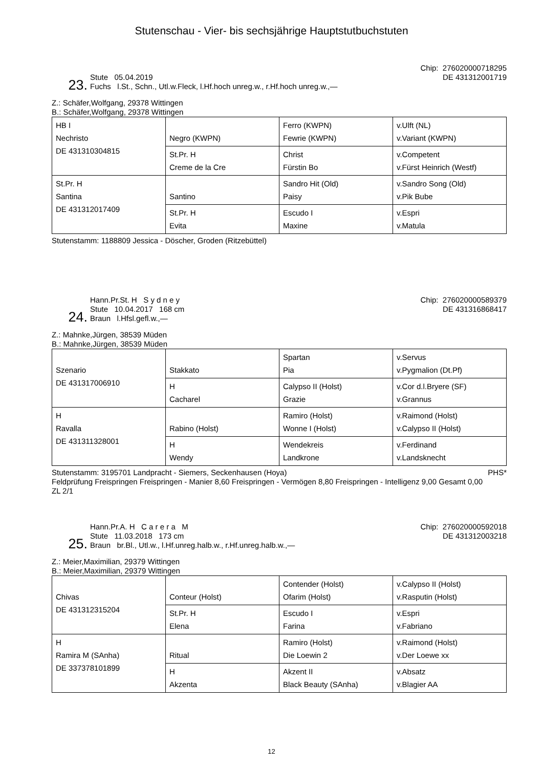Stutenschau - Vier- bis sechsjährige Hauptstutbuchstuten
23.
Stute 05.04.2019
Fuchs l.St., Schn., Utl.w.Fleck, l.Hf.hoch unreg.w., r.Hf.hoch unreg.w.,—
Chip: 276020000718295
DE 431312001719
Z.: Schäfer,Wolfgang, 29378 Wittingen
B.: Schäfer,Wolfgang, 29378 Wittingen
| HB I Nechristo DE 431310304815 | Negro (KWPN) | Ferro (KWPN) Fewrie (KWPN) | v.Ulft (NL) v.Variant (KWPN) |
| | St.Pr. H Creme de la Cre | Christ Fürstin Bo | v.Competent v.Fürst Heinrich (Westf) |
| St.Pr. H Santina DE 431312017409 | Santino | Sandro Hit (Old) Paisy | v.Sandro Song (Old) v.Pik Bube |
| | St.Pr. H Evita | Escudo I Maxine | v.Espri v.Matula |
Stutenstamm: 1188809 Jessica - Döscher, Groden (Ritzebüttel)
24.
Hann.Pr.St. H S y d n e y
Stute 10.04.2017 168 cm
Braun l.Hfsl.gefl.w.,—
Chip: 276020000589379
DE 431316868417
Z.: Mahnke,Jürgen, 38539 Müden
B.: Mahnke,Jürgen, 38539 Müden
| Szenario DE 431317006910 | Stakkato | Spartan Pia | v.Servus v.Pygmalion (Dt.Pf) |
| | H Cacharel | Calypso II (Holst) Grazie | v.Cor d.l.Bryere (SF) v.Grannus |
| H Ravalla DE 431311328001 | Rabino (Holst) | Ramiro (Holst) Wonne I (Holst) | v.Raimond (Holst) v.Calypso II (Holst) |
| | H Wendy | Wendekreis Landkrone | v.Ferdinand v.Landsknecht |
Stutenstamm: 3195701 Landpracht - Siemers, Seckenhausen (Hoya) PHS*
Feldprüfung Freispringen Freispringen - Manier 8,60 Freispringen - Vermögen 8,80 Freispringen - Intelligenz 9,00 Gesamt 0,00
ZL 2/1
25.
Hann.Pr.A. H C a r e r a M
Stute 11.03.2018 173 cm
Braun br.Bl., Utl.w., l.Hf.unreg.halb.w., r.Hf.unreg.halb.w.,—
Chip: 276020000592018
DE 431312003218
Z.: Meier,Maximilian, 29379 Wittingen
B.: Meier,Maximilian, 29379 Wittingen
| Chivas DE 431312315204 | Conteur (Holst) | Contender (Holst) Ofarim (Holst) | v.Calypso II (Holst) v.Rasputin (Holst) |
| | St.Pr. H Elena | Escudo I Farina | v.Espri v.Fabriano |
| H Ramira M (SAnha) DE 337378101899 | Ritual | Ramiro (Holst) Die Loewin 2 | v.Raimond (Holst) v.Der Loewe xx |
| | H Akzenta | Akzent II Black Beauty (SAnha) | v.Absatz v.Blagier AA |
12